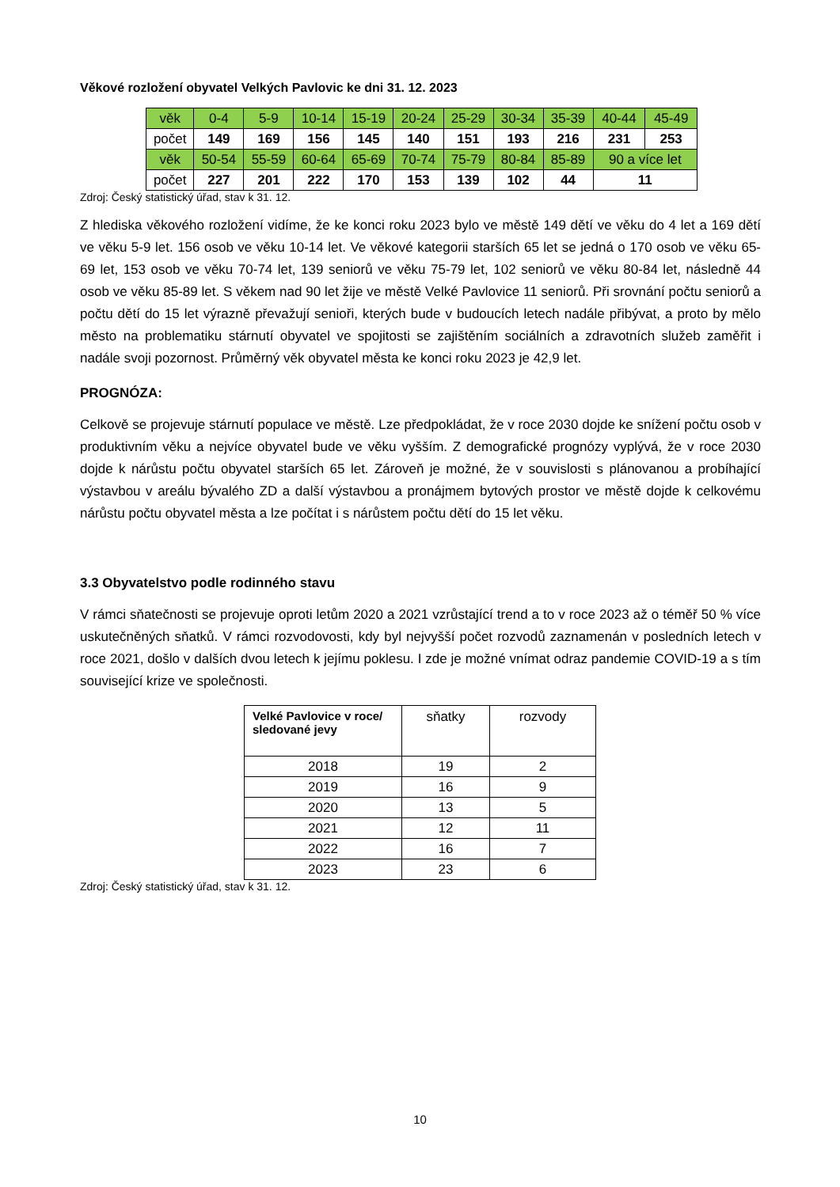Věkové rozložení obyvatel Velkých Pavlovic ke dni 31. 12. 2023
| věk | 0-4 | 5-9 | 10-14 | 15-19 | 20-24 | 25-29 | 30-34 | 35-39 | 40-44 | 45-49 |
| počet | 149 | 169 | 156 | 145 | 140 | 151 | 193 | 216 | 231 | 253 |
| věk | 50-54 | 55-59 | 60-64 | 65-69 | 70-74 | 75-79 | 80-84 | 85-89 | 90 a více let | |
| počet | 227 | 201 | 222 | 170 | 153 | 139 | 102 | 44 | 11 | |
Zdroj: Český statistický úřad, stav k 31. 12.
Z hlediska věkového rozložení vidíme, že ke konci roku 2023 bylo ve městě 149 dětí ve věku do 4 let a 169 dětí ve věku 5-9 let. 156 osob ve věku 10-14 let. Ve věkové kategorii starších 65 let se jedná o 170 osob ve věku 65-69 let, 153 osob ve věku 70-74 let, 139 seniorů ve věku 75-79 let, 102 seniorů ve věku 80-84 let, následně 44 osob ve věku 85-89 let. S věkem nad 90 let žije ve městě Velké Pavlovice 11 seniorů. Při srovnání počtu seniorů a počtu dětí do 15 let výrazně převažují senioři, kterých bude v budoucích letech nadále přibývat, a proto by mělo město na problematiku stárnutí obyvatel ve spojitosti se zajištěním sociálních a zdravotních služeb zaměřit i nadále svoji pozornost. Průměrný věk obyvatel města ke konci roku 2023 je 42,9 let.
PROGNÓZA:
Celkově se projevuje stárnutí populace ve městě. Lze předpokládat, že v roce 2030 dojde ke snížení počtu osob v produktivním věku a nejvíce obyvatel bude ve věku vyšším. Z demografické prognózy vyplývá, že v roce 2030 dojde k nárůstu počtu obyvatel starších 65 let. Zároveň je možné, že v souvislosti s plánovanou a probíhající výstavbou v areálu bývalého ZD a další výstavbou a pronájmem bytových prostor ve městě dojde k celkovému nárůstu počtu obyvatel města a lze počítat i s nárůstem počtu dětí do 15 let věku.
3.3 Obyvatelstvo podle rodinného stavu
V rámci sňatečnosti se projevuje oproti letům 2020 a 2021 vzrůstající trend a to v roce 2023 až o téměř 50 % více uskutečněných sňatků. V rámci rozvodovosti, kdy byl nejvyšší počet rozvodů zaznamenán v posledních letech v roce 2021, došlo v dalších dvou letech k jejímu poklesu. I zde je možné vnímat odraz pandemie COVID-19 a s tím související krize ve společnosti.
| Velké Pavlovice v roce/ sledované jevy | sňatky | rozvody |
| 2018 | 19 | 2 |
| 2019 | 16 | 9 |
| 2020 | 13 | 5 |
| 2021 | 12 | 11 |
| 2022 | 16 | 7 |
| 2023 | 23 | 6 |
Zdroj: Český statistický úřad, stav k 31. 12.
10